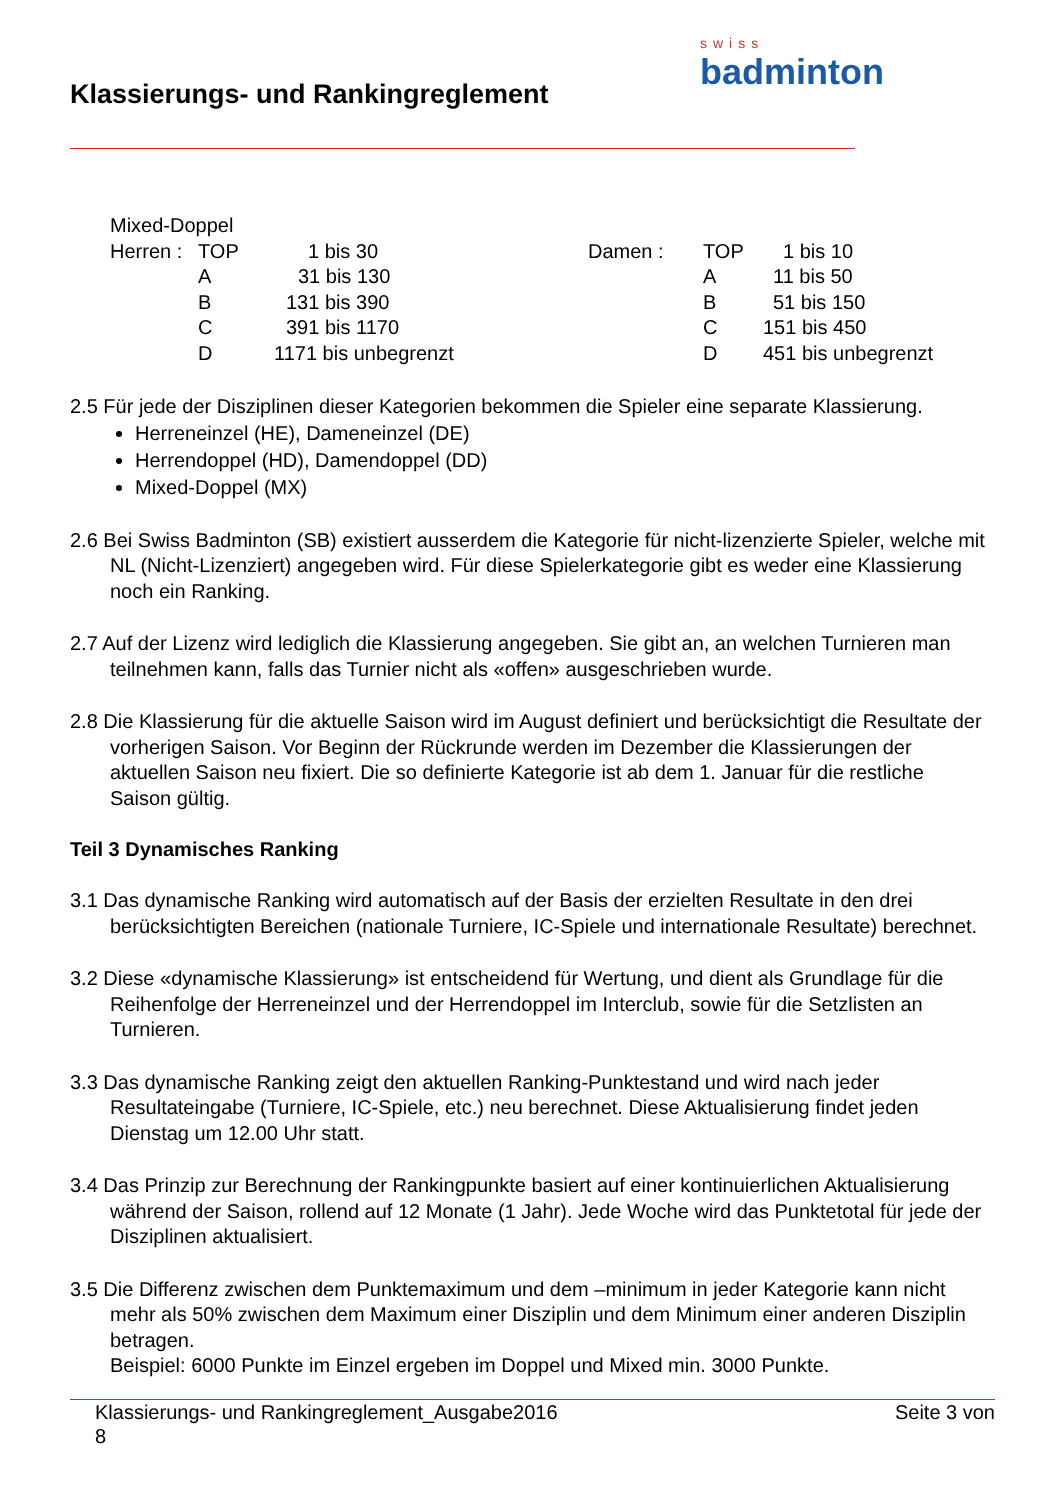Klassierungs- und Rankingreglement
swiss
badminton
| Mixed-Doppel | | | | | |
| Herren : | TOP | 1 bis 30 | Damen : | TOP | 1 bis 10 |
| | A | 31 bis 130 | | A | 11 bis 50 |
| | B | 131 bis 390 | | B | 51 bis 150 |
| | C | 391 bis 1170 | | C | 151 bis 450 |
| | D | 1171 bis unbegrenzt | | D | 451 bis unbegrenzt |
2.5 Für jede der Disziplinen dieser Kategorien bekommen die Spieler eine separate Klassierung.
Herreneinzel (HE), Dameneinzel (DE)
Herrendoppel (HD), Damendoppel (DD)
Mixed-Doppel (MX)
2.6 Bei Swiss Badminton (SB) existiert ausserdem die Kategorie für nicht-lizenzierte Spieler, welche mit NL (Nicht-Lizenziert) angegeben wird. Für diese Spielerkategorie gibt es weder eine Klassierung noch ein Ranking.
2.7 Auf der Lizenz wird lediglich die Klassierung angegeben. Sie gibt an, an welchen Turnieren man teilnehmen kann, falls das Turnier nicht als «offen» ausgeschrieben wurde.
2.8 Die Klassierung für die aktuelle Saison wird im August definiert und berücksichtigt die Resultate der vorherigen Saison. Vor Beginn der Rückrunde werden im Dezember die Klassierungen der aktuellen Saison neu fixiert. Die so definierte Kategorie ist ab dem 1. Januar für die restliche Saison gültig.
Teil 3 Dynamisches Ranking
3.1 Das dynamische Ranking wird automatisch auf der Basis der erzielten Resultate in den drei berücksichtigten Bereichen (nationale Turniere, IC-Spiele und internationale Resultate) berechnet.
3.2 Diese «dynamische Klassierung» ist entscheidend für Wertung, und dient als Grundlage für die Reihenfolge der Herreneinzel und der Herrendoppel im Interclub, sowie für die Setzlisten an Turnieren.
3.3 Das dynamische Ranking zeigt den aktuellen Ranking-Punktestand und wird nach jeder Resultateingabe (Turniere, IC-Spiele, etc.) neu berechnet. Diese Aktualisierung findet jeden Dienstag um 12.00 Uhr statt.
3.4 Das Prinzip zur Berechnung der Rankingpunkte basiert auf einer kontinuierlichen Aktualisierung während der Saison, rollend auf 12 Monate (1 Jahr). Jede Woche wird das Punktetotal für jede der Disziplinen aktualisiert.
3.5 Die Differenz zwischen dem Punktemaximum und dem –minimum in jeder Kategorie kann nicht mehr als 50% zwischen dem Maximum einer Disziplin und dem Minimum einer anderen Disziplin betragen.
Beispiel: 6000 Punkte im Einzel ergeben im Doppel und Mixed min. 3000 Punkte.
Klassierungs- und Rankingreglement_Ausgabe2016 Seite 3 von
8